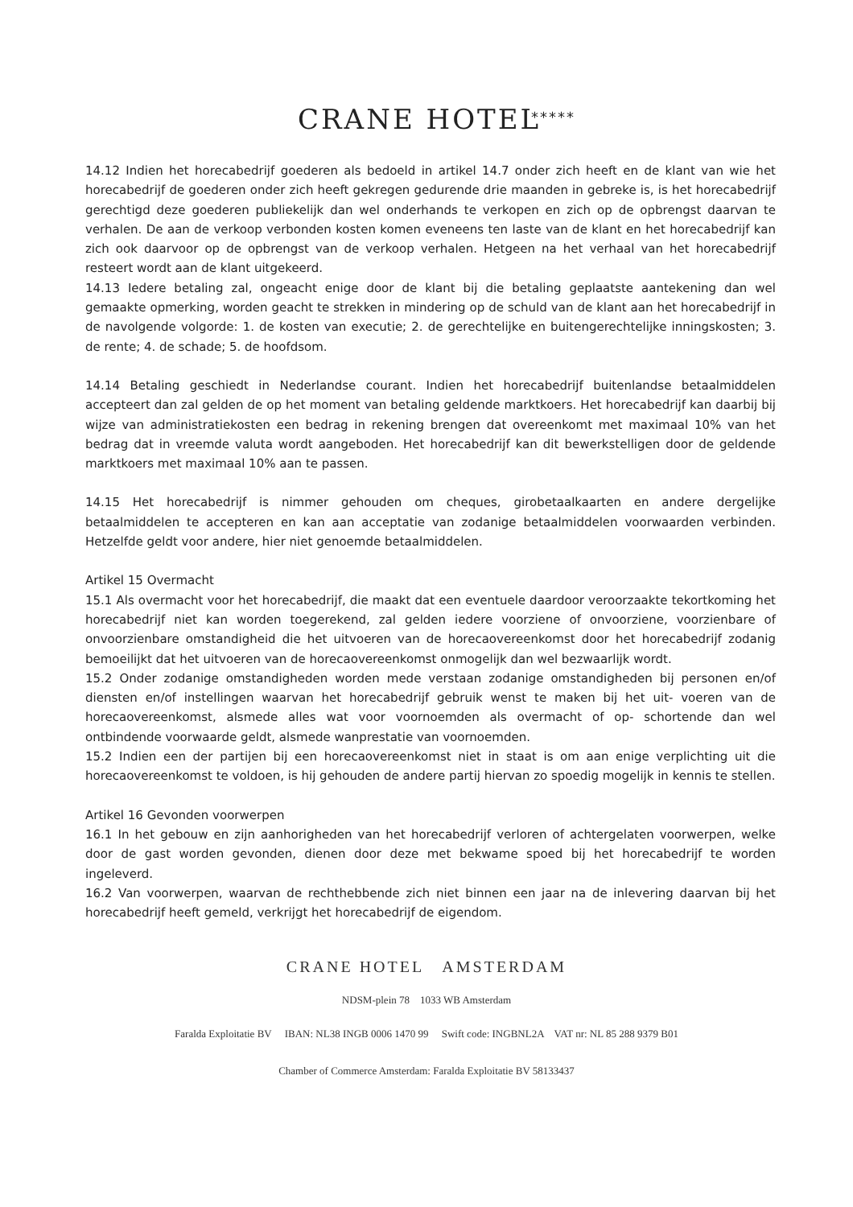CRANE HOTEL *****
14.12 Indien het horecabedrijf goederen als bedoeld in artikel 14.7 onder zich heeft en de klant van wie het horecabedrijf de goederen onder zich heeft gekregen gedurende drie maanden in gebreke is, is het horecabedrijf gerechtigd deze goederen publiekelijk dan wel onderhands te verkopen en zich op de opbrengst daarvan te verhalen. De aan de verkoop verbonden kosten komen eveneens ten laste van de klant en het horecabedrijf kan zich ook daarvoor op de opbrengst van de verkoop verhalen. Hetgeen na het verhaal van het horecabedrijf resteert wordt aan de klant uitgekeerd.
14.13 Iedere betaling zal, ongeacht enige door de klant bij die betaling geplaatste aantekening dan wel gemaakte opmerking, worden geacht te strekken in mindering op de schuld van de klant aan het horecabedrijf in de navolgende volgorde: 1. de kosten van executie; 2. de gerechtelijke en buitengerechtelijke inningskosten; 3. de rente; 4. de schade; 5. de hoofdsom.
14.14 Betaling geschiedt in Nederlandse courant. Indien het horecabedrijf buitenlandse betaalmiddelen accepteert dan zal gelden de op het moment van betaling geldende marktkoers. Het horecabedrijf kan daarbij bij wijze van administratiekosten een bedrag in rekening brengen dat overeenkomt met maximaal 10% van het bedrag dat in vreemde valuta wordt aangeboden. Het horecabedrijf kan dit bewerkstelligen door de geldende marktkoers met maximaal 10% aan te passen.
14.15 Het horecabedrijf is nimmer gehouden om cheques, girobetaalkaarten en andere dergelijke betaalmiddelen te accepteren en kan aan acceptatie van zodanige betaalmiddelen voorwaarden verbinden. Hetzelfde geldt voor andere, hier niet genoemde betaalmiddelen.
Artikel 15 Overmacht
15.1 Als overmacht voor het horecabedrijf, die maakt dat een eventuele daardoor veroorzaakte tekortkoming het horecabedrijf niet kan worden toegerekend, zal gelden iedere voorziene of onvoorziene, voorzienbare of onvoorzienbare omstandigheid die het uitvoeren van de horecaovereenkomst door het horecabedrijf zodanig bemoeilijkt dat het uitvoeren van de horecaovereenkomst onmogelijk dan wel bezwaarlijk wordt.
15.2 Onder zodanige omstandigheden worden mede verstaan zodanige omstandigheden bij personen en/of diensten en/of instellingen waarvan het horecabedrijf gebruik wenst te maken bij het uit- voeren van de horecaovereenkomst, alsmede alles wat voor voornoemden als overmacht of op- schortende dan wel ontbindende voorwaarde geldt, alsmede wanprestatie van voornoemden.
15.2 Indien een der partijen bij een horecaovereenkomst niet in staat is om aan enige verplichting uit die horecaovereenkomst te voldoen, is hij gehouden de andere partij hiervan zo spoedig mogelijk in kennis te stellen.
Artikel 16 Gevonden voorwerpen
16.1 In het gebouw en zijn aanhorigheden van het horecabedrijf verloren of achtergelaten voorwerpen, welke door de gast worden gevonden, dienen door deze met bekwame spoed bij het horecabedrijf te worden ingeleverd.
16.2 Van voorwerpen, waarvan de rechthebbende zich niet binnen een jaar na de inlevering daarvan bij het horecabedrijf heeft gemeld, verkrijgt het horecabedrijf de eigendom.
CRANE HOTEL AMSTERDAM
NDSM-plein 78 1033 WB Amsterdam
Faralda Exploitatie BV IBAN: NL38 INGB 0006 1470 99 Swift code: INGBNL2A VAT nr: NL 85 288 9379 B01
Chamber of Commerce Amsterdam: Faralda Exploitatie BV 58133437